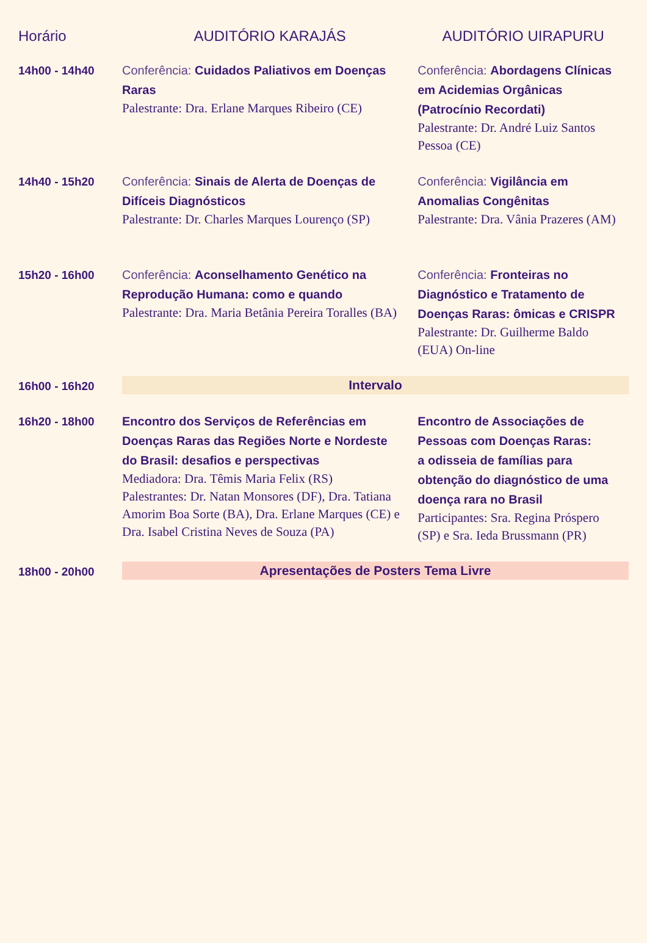| Horário | AUDITÓRIO KARAJÁS | AUDITÓRIO UIRAPURU |
| --- | --- | --- |
| 14h00 - 14h40 | Conferência: Cuidados Paliativos em Doenças Raras Palestrante: Dra. Erlane Marques Ribeiro (CE) | Conferência: Abordagens Clínicas em Acidemias Orgânicas (Patrocínio Recordati) Palestrante: Dr. André Luiz Santos Pessoa (CE) |
| 14h40 - 15h20 | Conferência: Sinais de Alerta de Doenças de Difíceis Diagnósticos Palestrante: Dr. Charles Marques Lourenço (SP) | Conferência: Vigilância em Anomalias Congênitas Palestrante: Dra. Vânia Prazeres (AM) |
| 15h20 - 16h00 | Conferência: Aconselhamento Genético na Reprodução Humana: como e quando Palestrante: Dra. Maria Betânia Pereira Toralles (BA) | Conferência: Fronteiras no Diagnóstico e Tratamento de Doenças Raras: ômicas e CRISPR Palestrante: Dr. Guilherme Baldo (EUA) On-line |
| 16h00 - 16h20 | Intervalo | |
| 16h20 - 18h00 | Encontro dos Serviços de Referências em Doenças Raras das Regiões Norte e Nordeste do Brasil: desafios e perspectivas Mediadora: Dra. Têmis Maria Felix (RS) Palestrantes: Dr. Natan Monsores (DF), Dra. Tatiana Amorim Boa Sorte (BA), Dra. Erlane Marques (CE) e Dra. Isabel Cristina Neves de Souza (PA) | Encontro de Associações de Pessoas com Doenças Raras: a odisseia de famílias para obtenção do diagnóstico de uma doença rara no Brasil Participantes: Sra. Regina Próspero (SP) e Sra. Ieda Brussmann (PR) |
| 18h00 - 20h00 | Apresentações de Posters Tema Livre | |